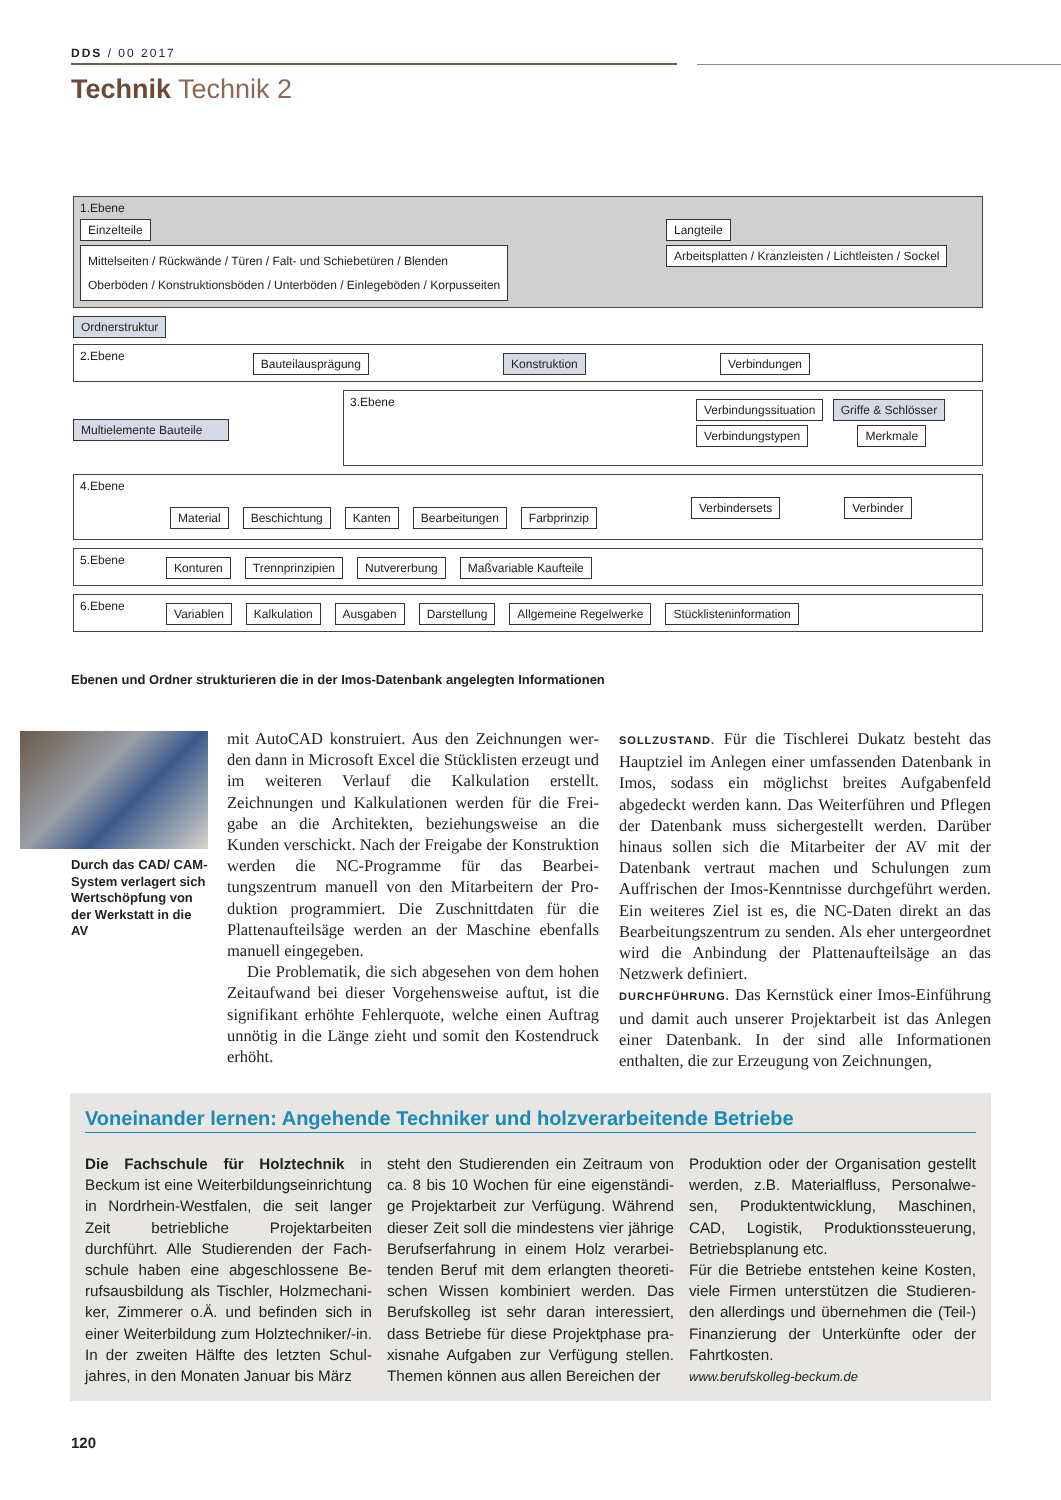DDS / 00 2017
Technik Technik 2
1.Ebene
Einzelteile
Mittelseiten / Rückwände / Türen / Falt- und Schiebetüren / Blenden
Oberböden / Konstruktionsböden / Unterböden / Einlegeböden / Korpusseiten
Langteile
Arbeitsplatten / Kranzleisten / Lichtleisten / Sockel
Ordnerstruktur
2.Ebene Bauteilausprägung Konstruktion Verbindungen
Multielemente Bauteile
3.Ebene
Verbindungssituation Griffe & Schlösser
Verbindungstypen Merkmale
4.Ebene
Material Beschichtung Kanten Bearbeitungen Farbprinzip Verbindersets Verbinder
5.Ebene Konturen Trennprinzipien Nutvererbung Maßvariable Kaufteile
6.Ebene Variablen Kalkulation Ausgaben Darstellung Allgemeine Regelwerke Stücklisteninformation
Ebenen und Ordner strukturieren die in der Imos-Datenbank angelegten Informationen
Durch das CAD/ CAM-System verlagert sich Wert­schöpfung von der Werkstatt in die AV
mit AutoCAD konstruiert. Aus den Zeichnungen wer­den dann in Microsoft Excel die Stücklisten erzeugt und im weiteren Verlauf die Kalkulation erstellt. Zeichnungen und Kalkulationen werden für die Frei­gabe an die Architekten, beziehungsweise an die Kunden verschickt. Nach der Freigabe der Konstruk­tion werden die NC-Programme für das Bearbei­tungszentrum manuell von den Mitarbeitern der Pro­duktion programmiert. Die Zuschnittdaten für die Plattenaufteilsäge werden an der Maschine ebenfalls manuell eingegeben.
Die Problematik, die sich abgesehen von dem ho­hen Zeitaufwand bei dieser Vorgehensweise auftut, ist die signifikant erhöhte Fehlerquote, welche einen Auftrag unnötig in die Länge zieht und somit den Kostendruck erhöht.
SOLLZUSTAND. Für die Tischlerei Dukatz besteht das Hauptziel im Anlegen einer umfassenden Datenbank in Imos, sodass ein möglichst breites Aufgabenfeld abgedeckt werden kann. Das Weiterführen und Pflegen der Datenbank muss sichergestellt werden. Darüber hinaus sollen sich die Mitarbeiter der AV mit der Datenbank vertraut machen und Schulungen zum Auffrischen der Imos-Kenntnisse durchgeführt werden. Ein weiteres Ziel ist es, die NC-Daten direkt an das Bearbeitungszentrum zu senden. Als eher un­tergeordnet wird die Anbindung der Plattenaufteilsä­ge an das Netzwerk definiert.
DURCHFÜHRUNG. Das Kernstück einer Imos-Einfüh­rung und damit auch unserer Projektarbeit ist das An­legen einer Datenbank. In der sind alle Informatio­nen enthalten, die zur Erzeugung von Zeichnungen,
Voneinander lernen: Angehende Techniker und holzverarbeitende Betriebe
Die Fachschule für Holztechnik in Beckum ist eine Weiterbildungseinrich­tung in Nordrhein-Westfalen, die seit lan­ger Zeit betriebliche Projektarbeiten durchführt. Alle Studierenden der Fach­schule haben eine abgeschlossene Be­rufsausbildung als Tischler, Holzmechani­ker, Zimmerer o.Ä. und befinden sich in einer Weiterbildung zum Holztechniker/-in. In der zweiten Hälfte des letzten Schul­jahres, in den Monaten Januar bis März
steht den Studierenden ein Zeitraum von ca. 8 bis 10 Wochen für eine eigenständi­ge Projektarbeit zur Verfügung. Während dieser Zeit soll die mindestens vier jährige Berufserfahrung in einem Holz verarbei­tenden Beruf mit dem erlangten theoreti­schen Wissen kombiniert werden. Das Berufskolleg ist sehr daran interessiert, dass Betriebe für diese Projektphase pra­xisnahe Aufgaben zur Verfügung stellen. Themen können aus allen Bereichen der
Produktion oder der Organisation gestellt werden, z.B. Materialfluss, Personalwe­sen, Produktentwicklung, Maschinen, CAD, Logistik, Produktionssteuerung, Betriebsplanung etc.
Für die Betriebe entstehen keine Kosten, viele Firmen unterstützen die Studieren­den allerdings und übernehmen die (Teil-) Finanzierung der Unterkünfte oder der Fahrtkosten.
www.berufskolleg-beckum.de
120